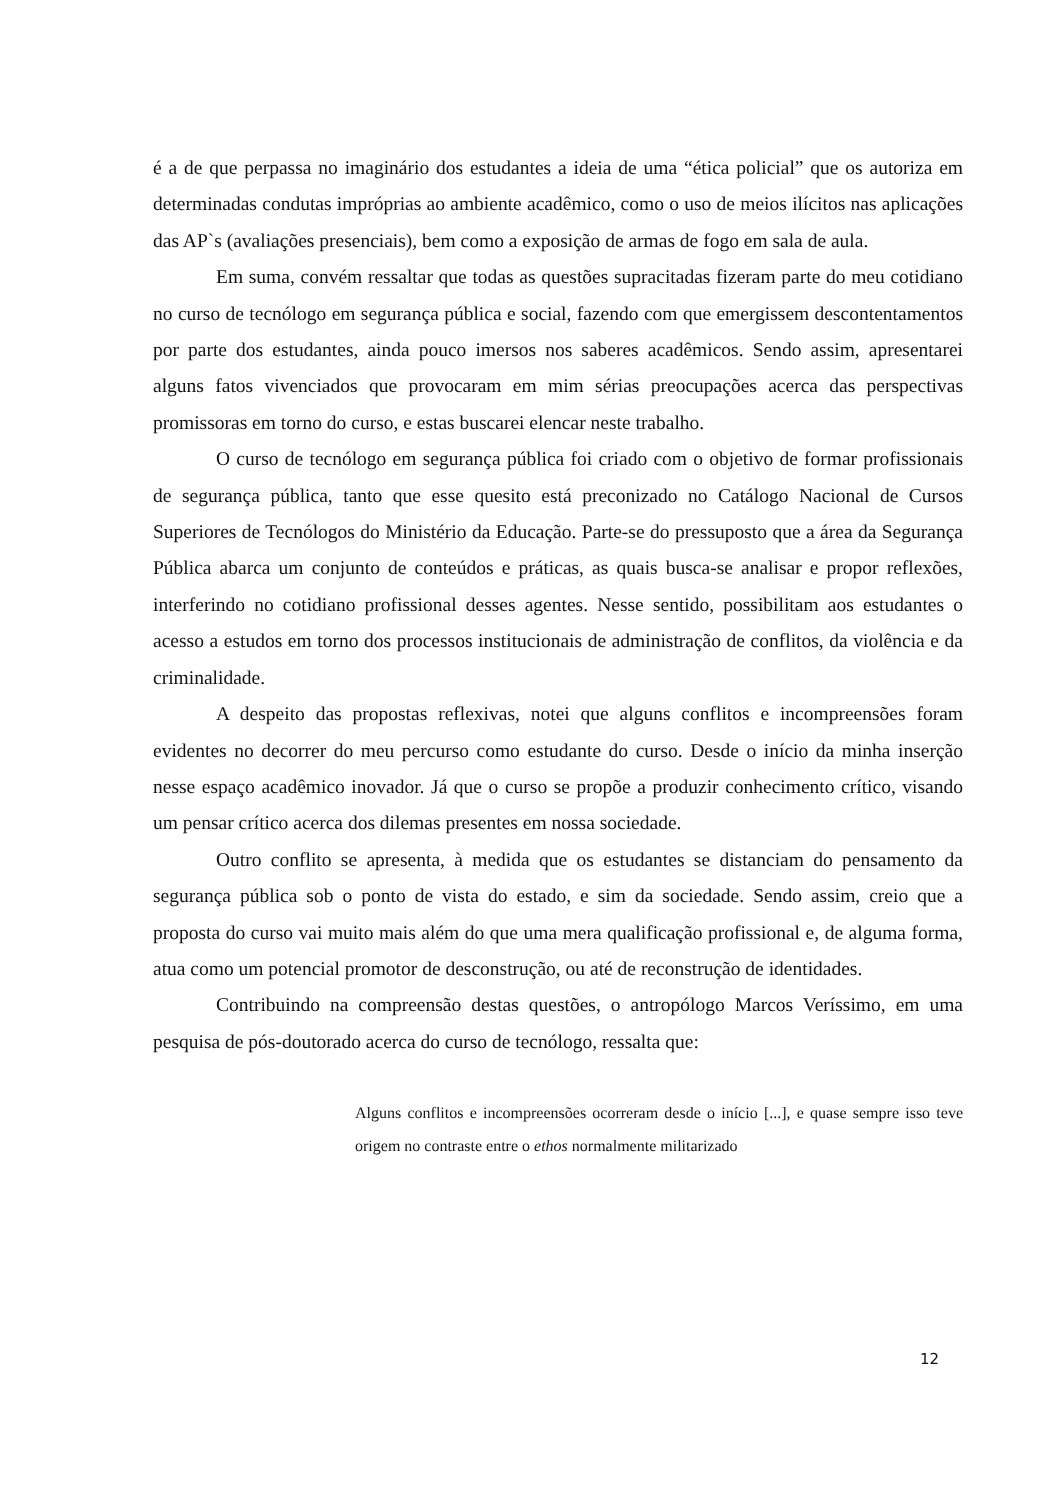é a de que perpassa no imaginário dos estudantes a ideia de uma “ética policial” que os autoriza em determinadas condutas impróprias ao ambiente acadêmico, como o uso de meios ilícitos nas aplicações das AP`s (avaliações presenciais), bem como a exposição de armas de fogo em sala de aula.
Em suma, convém ressaltar que todas as questões supracitadas fizeram parte do meu cotidiano no curso de tecnólogo em segurança pública e social, fazendo com que emergissem descontentamentos por parte dos estudantes, ainda pouco imersos nos saberes acadêmicos. Sendo assim, apresentarei alguns fatos vivenciados que provocaram em mim sérias preocupações acerca das perspectivas promissoras em torno do curso, e estas buscarei elencar neste trabalho.
O curso de tecnólogo em segurança pública foi criado com o objetivo de formar profissionais de segurança pública, tanto que esse quesito está preconizado no Catálogo Nacional de Cursos Superiores de Tecnólogos do Ministério da Educação. Parte-se do pressuposto que a área da Segurança Pública abarca um conjunto de conteúdos e práticas, as quais busca-se analisar e propor reflexões, interferindo no cotidiano profissional desses agentes. Nesse sentido, possibilitam aos estudantes o acesso a estudos em torno dos processos institucionais de administração de conflitos, da violência e da criminalidade.
A despeito das propostas reflexivas, notei que alguns conflitos e incompreensões foram evidentes no decorrer do meu percurso como estudante do curso. Desde o início da minha inserção nesse espaço acadêmico inovador. Já que o curso se propõe a produzir conhecimento crítico, visando um pensar crítico acerca dos dilemas presentes em nossa sociedade.
Outro conflito se apresenta, à medida que os estudantes se distanciam do pensamento da segurança pública sob o ponto de vista do estado, e sim da sociedade. Sendo assim, creio que a proposta do curso vai muito mais além do que uma mera qualificação profissional e, de alguma forma, atua como um potencial promotor de desconstrução, ou até de reconstrução de identidades.
Contribuindo na compreensão destas questões, o antropólogo Marcos Veríssimo, em uma pesquisa de pós-doutorado acerca do curso de tecnólogo, ressalta que:
Alguns conflitos e incompreensões ocorreram desde o início [...], e quase sempre isso teve origem no contraste entre o ethos normalmente militarizado
12